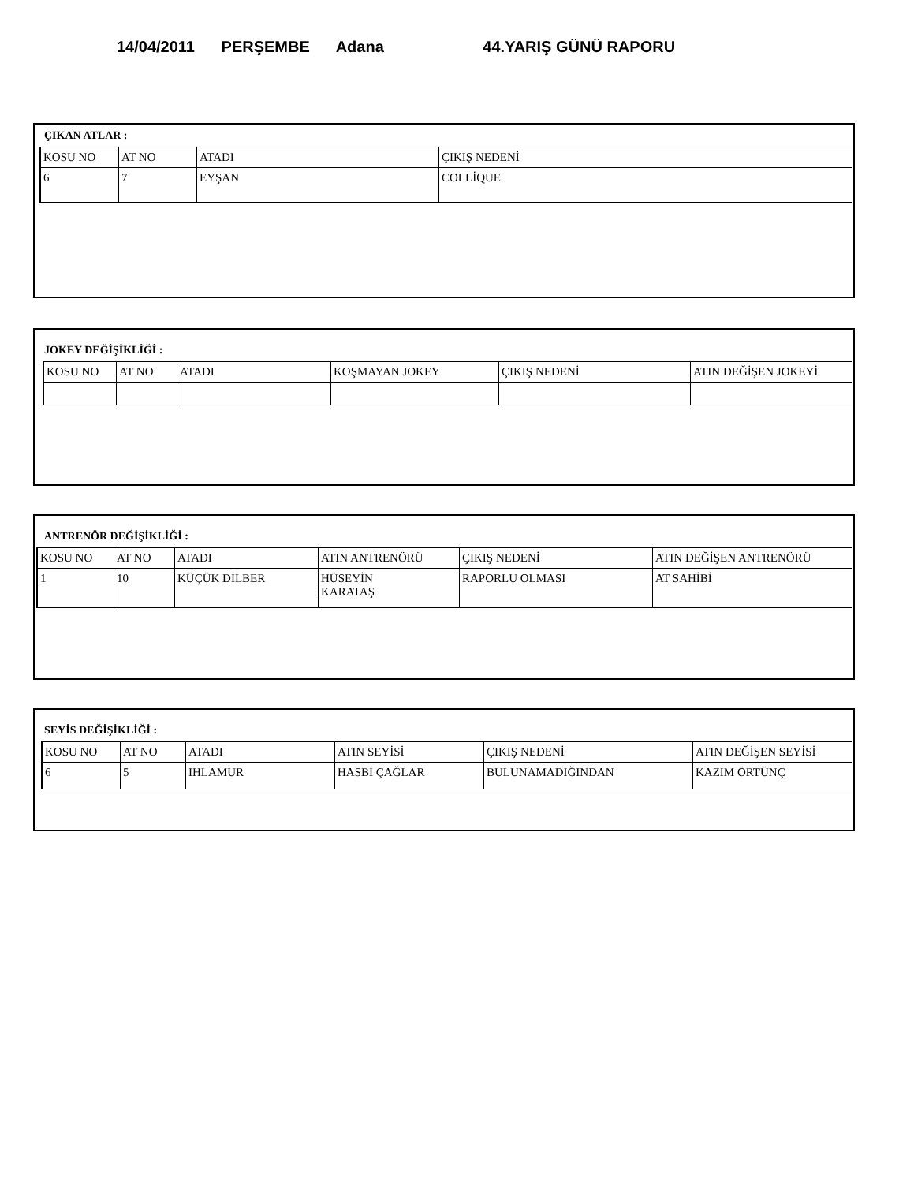14/04/2011 PERŞEMBE Adana 44.YARIŞ GÜNÜ RAPORU
ÇIKAN ATLAR :
| KOSU NO | AT NO | ATADI | ÇIKIŞ NEDENİ |
| --- | --- | --- | --- |
| 6 | 7 | EYŞAN | COLLİQUE |
JOKEY DEĞİŞİKLİĞİ :
| KOSU NO | AT NO | ATADI | KOŞMAYAN JOKEY | ÇIKIŞ NEDENİ | ATIN DEĞİŞEN JOKEYİ |
| --- | --- | --- | --- | --- | --- |
ANTRENÖR DEĞİŞİKLİĞİ :
| KOSU NO | AT NO | ATADI | ATIN ANTRENÖRÜ | ÇIKIŞ NEDENİ | ATIN DEĞİŞEN ANTRENÖRÜ |
| --- | --- | --- | --- | --- | --- |
| 1 | 10 | KÜÇÜK DİLBER | HÜSEYİN KARATAŞ | RAPORLU OLMASI | AT SAHİBİ |
SEYİS DEĞİŞİKLİĞİ :
| KOSU NO | AT NO | ATADI | ATIN SEYİSİ | ÇIKIŞ NEDENİ | ATIN DEĞİŞEN SEYİSİ |
| --- | --- | --- | --- | --- | --- |
| 6 | 5 | IHLAMUR | HASBİ ÇAĞLAR | BULUNAMADIĞINDAN | KAZIM ÖRTÜNÇ |